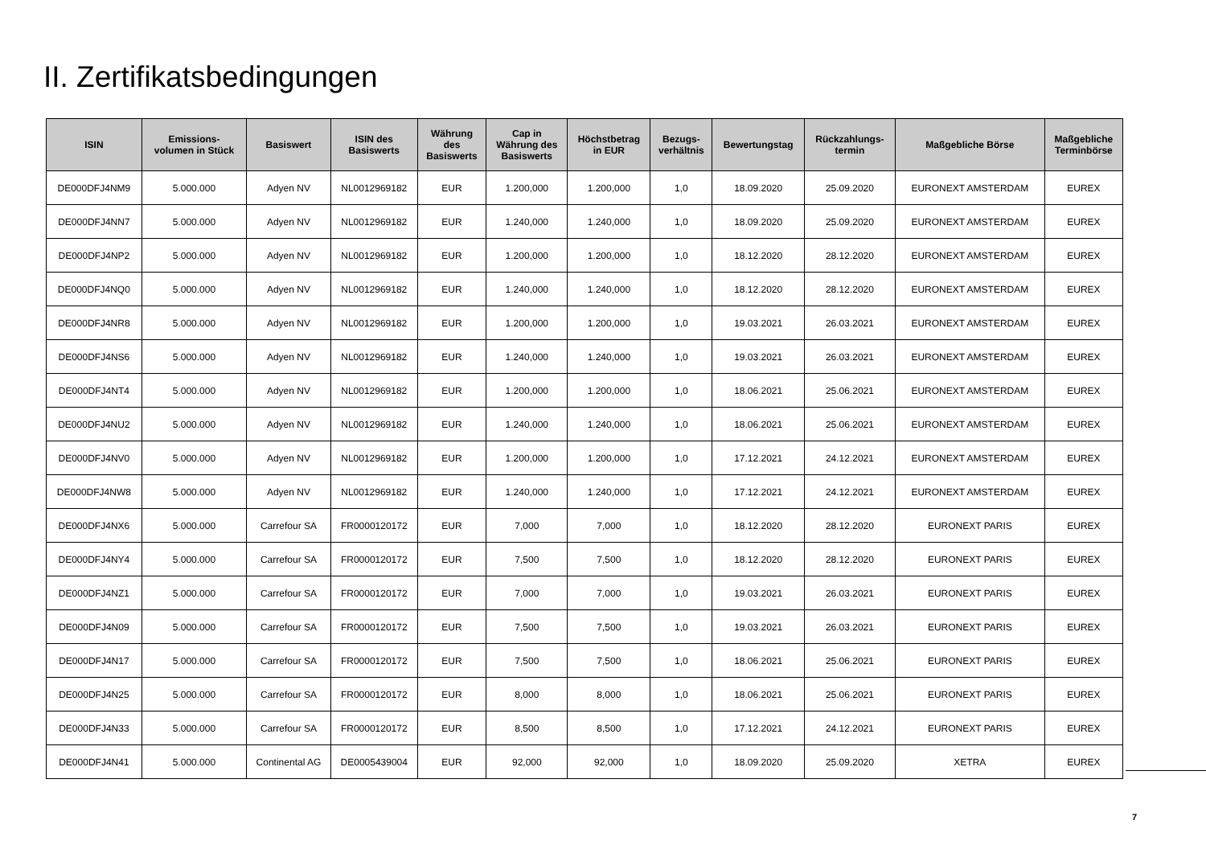II. Zertifikatsbedingungen
| ISIN | Emissions- volumen in Stück | Basiswert | ISIN des Basiswerts | Währung des Basiswerts | Cap in Währung des Basiswerts | Höchstbetrag in EUR | Bezugs- verhältnis | Bewertungstag | Rückzahlungs- termin | Maßgebliche Börse | Maßgebliche Terminbörse |
| --- | --- | --- | --- | --- | --- | --- | --- | --- | --- | --- | --- |
| DE000DFJ4NM9 | 5.000.000 | Adyen NV | NL0012969182 | EUR | 1.200,000 | 1.200,000 | 1,0 | 18.09.2020 | 25.09.2020 | EURONEXT AMSTERDAM | EUREX |
| DE000DFJ4NN7 | 5.000.000 | Adyen NV | NL0012969182 | EUR | 1.240,000 | 1.240,000 | 1,0 | 18.09.2020 | 25.09.2020 | EURONEXT AMSTERDAM | EUREX |
| DE000DFJ4NP2 | 5.000.000 | Adyen NV | NL0012969182 | EUR | 1.200,000 | 1.200,000 | 1,0 | 18.12.2020 | 28.12.2020 | EURONEXT AMSTERDAM | EUREX |
| DE000DFJ4NQ0 | 5.000.000 | Adyen NV | NL0012969182 | EUR | 1.240,000 | 1.240,000 | 1,0 | 18.12.2020 | 28.12.2020 | EURONEXT AMSTERDAM | EUREX |
| DE000DFJ4NR8 | 5.000.000 | Adyen NV | NL0012969182 | EUR | 1.200,000 | 1.200,000 | 1,0 | 19.03.2021 | 26.03.2021 | EURONEXT AMSTERDAM | EUREX |
| DE000DFJ4NS6 | 5.000.000 | Adyen NV | NL0012969182 | EUR | 1.240,000 | 1.240,000 | 1,0 | 19.03.2021 | 26.03.2021 | EURONEXT AMSTERDAM | EUREX |
| DE000DFJ4NT4 | 5.000.000 | Adyen NV | NL0012969182 | EUR | 1.200,000 | 1.200,000 | 1,0 | 18.06.2021 | 25.06.2021 | EURONEXT AMSTERDAM | EUREX |
| DE000DFJ4NU2 | 5.000.000 | Adyen NV | NL0012969182 | EUR | 1.240,000 | 1.240,000 | 1,0 | 18.06.2021 | 25.06.2021 | EURONEXT AMSTERDAM | EUREX |
| DE000DFJ4NV0 | 5.000.000 | Adyen NV | NL0012969182 | EUR | 1.200,000 | 1.200,000 | 1,0 | 17.12.2021 | 24.12.2021 | EURONEXT AMSTERDAM | EUREX |
| DE000DFJ4NW8 | 5.000.000 | Adyen NV | NL0012969182 | EUR | 1.240,000 | 1.240,000 | 1,0 | 17.12.2021 | 24.12.2021 | EURONEXT AMSTERDAM | EUREX |
| DE000DFJ4NX6 | 5.000.000 | Carrefour SA | FR0000120172 | EUR | 7,000 | 7,000 | 1,0 | 18.12.2020 | 28.12.2020 | EURONEXT PARIS | EUREX |
| DE000DFJ4NY4 | 5.000.000 | Carrefour SA | FR0000120172 | EUR | 7,500 | 7,500 | 1,0 | 18.12.2020 | 28.12.2020 | EURONEXT PARIS | EUREX |
| DE000DFJ4NZ1 | 5.000.000 | Carrefour SA | FR0000120172 | EUR | 7,000 | 7,000 | 1,0 | 19.03.2021 | 26.03.2021 | EURONEXT PARIS | EUREX |
| DE000DFJ4N09 | 5.000.000 | Carrefour SA | FR0000120172 | EUR | 7,500 | 7,500 | 1,0 | 19.03.2021 | 26.03.2021 | EURONEXT PARIS | EUREX |
| DE000DFJ4N17 | 5.000.000 | Carrefour SA | FR0000120172 | EUR | 7,500 | 7,500 | 1,0 | 18.06.2021 | 25.06.2021 | EURONEXT PARIS | EUREX |
| DE000DFJ4N25 | 5.000.000 | Carrefour SA | FR0000120172 | EUR | 8,000 | 8,000 | 1,0 | 18.06.2021 | 25.06.2021 | EURONEXT PARIS | EUREX |
| DE000DFJ4N33 | 5.000.000 | Carrefour SA | FR0000120172 | EUR | 8,500 | 8,500 | 1,0 | 17.12.2021 | 24.12.2021 | EURONEXT PARIS | EUREX |
| DE000DFJ4N41 | 5.000.000 | Continental AG | DE0005439004 | EUR | 92,000 | 92,000 | 1,0 | 18.09.2020 | 25.09.2020 | XETRA | EUREX |
7